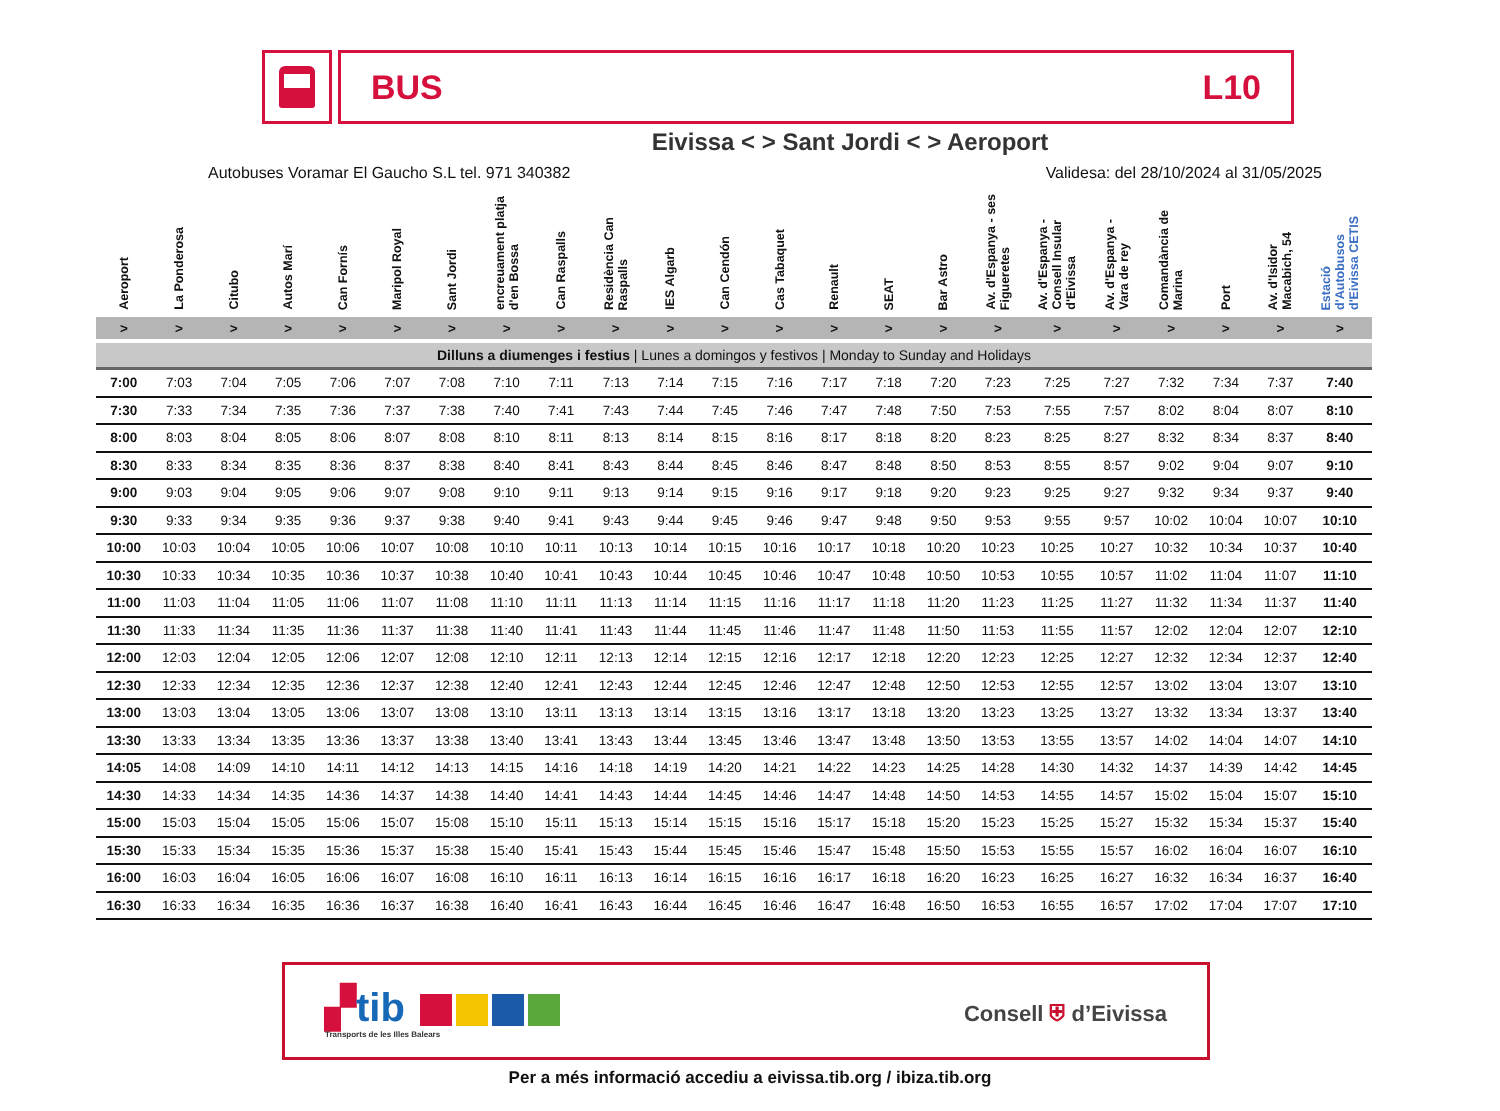BUS L10
Eivissa < > Sant Jordi < > Aeroport
Autobuses Voramar El Gaucho S.L tel. 971 340382 Validesa: del 28/10/2024 al 31/05/2025
| Aeroport | La Ponderosa | Citubo | Autos Marí | Can Fornís | Maripol Royal | Sant Jordi | encreuament platja d'en Bossa | Can Raspalls | Residència Can Raspalls | IES Algarb | Can Cendón | Cas Tabaquet | Renault | SEAT | Bar Astro | Av. d'Espanya - ses Figueretes | Av. d'Espanya - Consell Insular d'Eivissa | Av. d'Espanya - Vara de rey | Comandància de Marina | Port | Av. d'Isidor Macabich, 54 | Estació d'Autobusos d'Eivissa CETIS |
| --- | --- | --- | --- | --- | --- | --- | --- | --- | --- | --- | --- | --- | --- | --- | --- | --- | --- | --- | --- | --- | --- | --- |
| > | > | > | > | > | > | > | > | > | > | > | > | > | > | > | > | > | > | > | > | > | > | > |
| Dilluns a diumenges i festius / Lunes a domingos y festivos / Monday to Sunday and Holidays | | | | | | | | | | | | | | | | | | | | | | |
| 7:00 | 7:03 | 7:04 | 7:05 | 7:06 | 7:07 | 7:08 | 7:10 | 7:11 | 7:13 | 7:14 | 7:15 | 7:16 | 7:17 | 7:18 | 7:20 | 7:23 | 7:25 | 7:27 | 7:32 | 7:34 | 7:37 | 7:40 |
| 7:30 | 7:33 | 7:34 | 7:35 | 7:36 | 7:37 | 7:38 | 7:40 | 7:41 | 7:43 | 7:44 | 7:45 | 7:46 | 7:47 | 7:48 | 7:50 | 7:53 | 7:55 | 7:57 | 8:02 | 8:04 | 8:07 | 8:10 |
| 8:00 | 8:03 | 8:04 | 8:05 | 8:06 | 8:07 | 8:08 | 8:10 | 8:11 | 8:13 | 8:14 | 8:15 | 8:16 | 8:17 | 8:18 | 8:20 | 8:23 | 8:25 | 8:27 | 8:32 | 8:34 | 8:37 | 8:40 |
| 8:30 | 8:33 | 8:34 | 8:35 | 8:36 | 8:37 | 8:38 | 8:40 | 8:41 | 8:43 | 8:44 | 8:45 | 8:46 | 8:47 | 8:48 | 8:50 | 8:53 | 8:55 | 8:57 | 9:02 | 9:04 | 9:07 | 9:10 |
| 9:00 | 9:03 | 9:04 | 9:05 | 9:06 | 9:07 | 9:08 | 9:10 | 9:11 | 9:13 | 9:14 | 9:15 | 9:16 | 9:17 | 9:18 | 9:20 | 9:23 | 9:25 | 9:27 | 9:32 | 9:34 | 9:37 | 9:40 |
| 9:30 | 9:33 | 9:34 | 9:35 | 9:36 | 9:37 | 9:38 | 9:40 | 9:41 | 9:43 | 9:44 | 9:45 | 9:46 | 9:47 | 9:48 | 9:50 | 9:53 | 9:55 | 9:57 | 10:02 | 10:04 | 10:07 | 10:10 |
| 10:00 | 10:03 | 10:04 | 10:05 | 10:06 | 10:07 | 10:08 | 10:10 | 10:11 | 10:13 | 10:14 | 10:15 | 10:16 | 10:17 | 10:18 | 10:20 | 10:23 | 10:25 | 10:27 | 10:32 | 10:34 | 10:37 | 10:40 |
| 10:30 | 10:33 | 10:34 | 10:35 | 10:36 | 10:37 | 10:38 | 10:40 | 10:41 | 10:43 | 10:44 | 10:45 | 10:46 | 10:47 | 10:48 | 10:50 | 10:53 | 10:55 | 10:57 | 11:02 | 11:04 | 11:07 | 11:10 |
| 11:00 | 11:03 | 11:04 | 11:05 | 11:06 | 11:07 | 11:08 | 11:10 | 11:11 | 11:13 | 11:14 | 11:15 | 11:16 | 11:17 | 11:18 | 11:20 | 11:23 | 11:25 | 11:27 | 11:32 | 11:34 | 11:37 | 11:40 |
| 11:30 | 11:33 | 11:34 | 11:35 | 11:36 | 11:37 | 11:38 | 11:40 | 11:41 | 11:43 | 11:44 | 11:45 | 11:46 | 11:47 | 11:48 | 11:50 | 11:53 | 11:55 | 11:57 | 12:02 | 12:04 | 12:07 | 12:10 |
| 12:00 | 12:03 | 12:04 | 12:05 | 12:06 | 12:07 | 12:08 | 12:10 | 12:11 | 12:13 | 12:14 | 12:15 | 12:16 | 12:17 | 12:18 | 12:20 | 12:23 | 12:25 | 12:27 | 12:32 | 12:34 | 12:37 | 12:40 |
| 12:30 | 12:33 | 12:34 | 12:35 | 12:36 | 12:37 | 12:38 | 12:40 | 12:41 | 12:43 | 12:44 | 12:45 | 12:46 | 12:47 | 12:48 | 12:50 | 12:53 | 12:55 | 12:57 | 13:02 | 13:04 | 13:07 | 13:10 |
| 13:00 | 13:03 | 13:04 | 13:05 | 13:06 | 13:07 | 13:08 | 13:10 | 13:11 | 13:13 | 13:14 | 13:15 | 13:16 | 13:17 | 13:18 | 13:20 | 13:23 | 13:25 | 13:27 | 13:32 | 13:34 | 13:37 | 13:40 |
| 13:30 | 13:33 | 13:34 | 13:35 | 13:36 | 13:37 | 13:38 | 13:40 | 13:41 | 13:43 | 13:44 | 13:45 | 13:46 | 13:47 | 13:48 | 13:50 | 13:53 | 13:55 | 13:57 | 14:02 | 14:04 | 14:07 | 14:10 |
| 14:05 | 14:08 | 14:09 | 14:10 | 14:11 | 14:12 | 14:13 | 14:15 | 14:16 | 14:18 | 14:19 | 14:20 | 14:21 | 14:22 | 14:23 | 14:25 | 14:28 | 14:30 | 14:32 | 14:37 | 14:39 | 14:42 | 14:45 |
| 14:30 | 14:33 | 14:34 | 14:35 | 14:36 | 14:37 | 14:38 | 14:40 | 14:41 | 14:43 | 14:44 | 14:45 | 14:46 | 14:47 | 14:48 | 14:50 | 14:53 | 14:55 | 14:57 | 15:02 | 15:04 | 15:07 | 15:10 |
| 15:00 | 15:03 | 15:04 | 15:05 | 15:06 | 15:07 | 15:08 | 15:10 | 15:11 | 15:13 | 15:14 | 15:15 | 15:16 | 15:17 | 15:18 | 15:20 | 15:23 | 15:25 | 15:27 | 15:32 | 15:34 | 15:37 | 15:40 |
| 15:30 | 15:33 | 15:34 | 15:35 | 15:36 | 15:37 | 15:38 | 15:40 | 15:41 | 15:43 | 15:44 | 15:45 | 15:46 | 15:47 | 15:48 | 15:50 | 15:53 | 15:55 | 15:57 | 16:02 | 16:04 | 16:07 | 16:10 |
| 16:00 | 16:03 | 16:04 | 16:05 | 16:06 | 16:07 | 16:08 | 16:10 | 16:11 | 16:13 | 16:14 | 16:15 | 16:16 | 16:17 | 16:18 | 16:20 | 16:23 | 16:25 | 16:27 | 16:32 | 16:34 | 16:37 | 16:40 |
| 16:30 | 16:33 | 16:34 | 16:35 | 16:36 | 16:37 | 16:38 | 16:40 | 16:41 | 16:43 | 16:44 | 16:45 | 16:46 | 16:47 | 16:48 | 16:50 | 16:53 | 16:55 | 16:57 | 17:02 | 17:04 | 17:07 | 17:10 |
▞tib
Transports de les Illes Balears
Consell ⛨ d’Eivissa
Per a més informació accediu a eivissa.tib.org / ibiza.tib.org